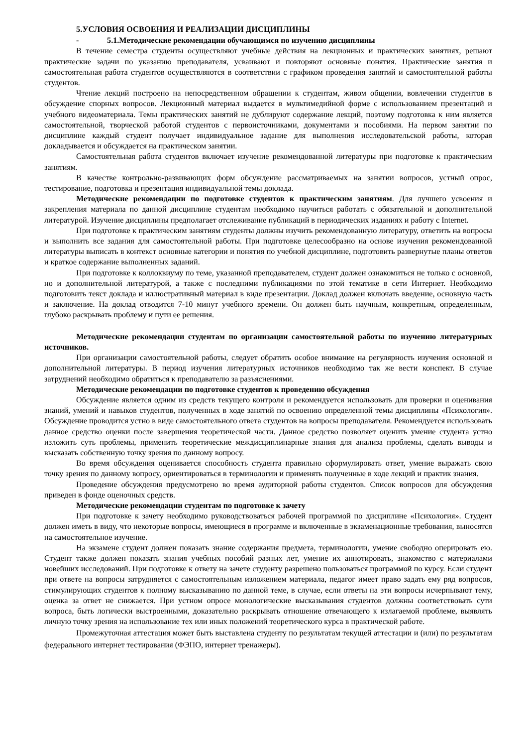5.УСЛОВИЯ ОСВОЕНИЯ И РЕАЛИЗАЦИИ ДИСЦИПЛИНЫ
- 5.1.Методические рекомендации обучающимся по изучению дисциплины
В течение семестра студенты осуществляют учебные действия на лекционных и практических занятиях, решают практические задачи по указанию преподавателя, усваивают и повторяют основные понятия. Практические занятия и самостоятельная работа студентов осуществляются в соответствии с графиком проведения занятий и самостоятельной работы студентов.
Чтение лекций построено на непосредственном обращении к студентам, живом общении, вовлечении студентов в обсуждение спорных вопросов. Лекционный материал выдается в мультимедийной форме с использованием презентаций и учебного видеоматериала. Темы практических занятий не дублируют содержание лекций, поэтому подготовка к ним является самостоятельной, творческой работой студентов с первоисточниками, документами и пособиями. На первом занятии по дисциплине каждый студент получает индивидуальное задание для выполнения исследовательской работы, которая докладывается и обсуждается на практическом занятии.
Самостоятельная работа студентов включает изучение рекомендованной литературы при подготовке к практическим занятиям.
В качестве контрольно-развивающих форм обсуждение рассматриваемых на занятии вопросов, устный опрос, тестирование, подготовка и презентация индивидуальной темы доклада.
Методические рекомендации по подготовке студентов к практическим занятиям. Для лучшего усвоения и закрепления материала по данной дисциплине студентам необходимо научиться работать с обязательной и дополнительной литературой. Изучение дисциплины предполагает отслеживание публикаций в периодических изданиях и работу с Internet.
При подготовке к практическим занятиям студенты должны изучить рекомендованную литературу, ответить на вопросы и выполнить все задания для самостоятельной работы. При подготовке целесообразно на основе изучения рекомендованной литературы выписать в контекст основные категории и понятия по учебной дисциплине, подготовить развернутые планы ответов и краткое содержание выполненных заданий.
При подготовке к коллоквиуму по теме, указанной преподавателем, студент должен ознакомиться не только с основной, но и дополнительной литературой, а также с последними публикациями по этой тематике в сети Интернет. Необходимо подготовить текст доклада и иллюстративный материал в виде презентации. Доклад должен включать введение, основную часть и заключение. На доклад отводится 7-10 минут учебного времени. Он должен быть научным, конкретным, определенным, глубоко раскрывать проблему и пути ее решения.
Методические рекомендации студентам по организации самостоятельной работы по изучению литературных источников.
При организации самостоятельной работы, следует обратить особое внимание на регулярность изучения основной и дополнительной литературы. В период изучения литературных источников необходимо так же вести конспект. В случае затруднений необходимо обратиться к преподавателю за разъяснениями.
Методические рекомендации по подготовке студентов к проведению обсуждения
Обсуждение является одним из средств текущего контроля и рекомендуется использовать для проверки и оценивания знаний, умений и навыков студентов, полученных в ходе занятий по освоению определенной темы дисциплины «Психология». Обсуждение проводится устно в виде самостоятельного ответа студентов на вопросы преподавателя. Рекомендуется использовать данное средство оценки после завершения теоретической части. Данное средство позволяет оценить умение студента устно изложить суть проблемы, применить теоретические междисциплинарные знания для анализа проблемы, сделать выводы и высказать собственную точку зрения по данному вопросу.
Во время обсуждения оценивается способность студента правильно сформулировать ответ, умение выражать свою точку зрения по данному вопросу, ориентироваться в терминологии и применять полученные в ходе лекций и практик знания.
Проведение обсуждения предусмотрено во время аудиторной работы студентов. Список вопросов для обсуждения приведен в фонде оценочных средств.
Методические рекомендации студентам по подготовке к зачету
При подготовке к зачету необходимо руководствоваться рабочей программой по дисциплине «Психология». Студент должен иметь в виду, что некоторые вопросы, имеющиеся в программе и включенные в экзаменационные требования, выносятся на самостоятельное изучение.
На экзамене студент должен показать знание содержания предмета, терминологии, умение свободно оперировать ею. Студент также должен показать знания учебных пособий разных лет, умение их аннотировать, знакомство с материалами новейших исследований. При подготовке к ответу на зачете студенту разрешено пользоваться программой по курсу. Если студент при ответе на вопросы затрудняется с самостоятельным изложением материала, педагог имеет право задать ему ряд вопросов, стимулирующих студентов к полному высказыванию по данной теме, в случае, если ответы на эти вопросы исчерпывают тему, оценка за ответ не снижается. При устном опросе монологические высказывания студентов должны соответствовать сути вопроса, быть логически выстроенными, доказательно раскрывать отношение отвечающего к излагаемой проблеме, выявлять личную точку зрения на использование тех или иных положений теоретического курса в практической работе.
Промежуточная аттестация может быть выставлена студенту по результатам текущей аттестации и (или) по результатам федерального интернет тестирования (ФЭПО, интернет тренажеры).